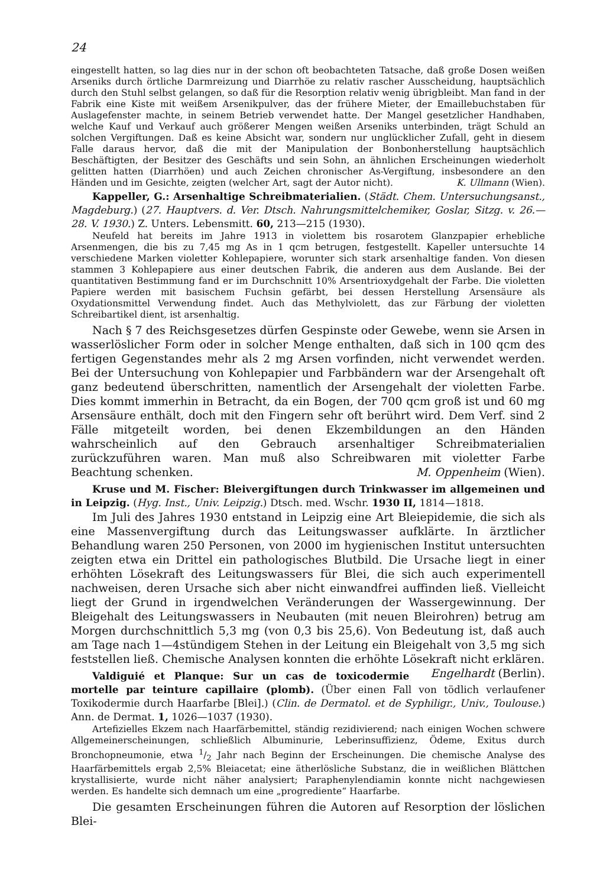24
eingestellt hatten, so lag dies nur in der schon oft beobachteten Tatsache, daß große Dosen weißen Arseniks durch örtliche Darmreizung und Diarrhöe zu relativ rascher Ausscheidung, hauptsächlich durch den Stuhl selbst gelangen, so daß für die Resorption relativ wenig übrigbleibt. Man fand in der Fabrik eine Kiste mit weißem Arsenikpulver, das der frühere Mieter, der Emaillebuchstaben für Auslagefenster machte, in seinem Betrieb verwendet hatte. Der Mangel gesetzlicher Handhaben, welche Kauf und Verkauf auch größerer Mengen weißen Arseniks unterbinden, trägt Schuld an solchen Vergiftungen. Daß es keine Absicht war, sondern nur unglücklicher Zufall, geht in diesem Falle daraus hervor, daß die mit der Manipulation der Bonbonherstellung hauptsächlich Beschäftigten, der Besitzer des Geschäfts und sein Sohn, an ähnlichen Erscheinungen wiederholt gelitten hatten (Diarrhöen) und auch Zeichen chronischer As-Vergiftung, insbesondere an den Händen und im Gesichte, zeigten (welcher Art, sagt der Autor nicht). K. Ullmann (Wien).
Kappeller, G.: Arsenhaltige Schreibmaterialien. (Städt. Chem. Untersuchungsanst., Magdeburg.) (27. Hauptvers. d. Ver. Dtsch. Nahrungsmittelchemiker, Goslar, Sitzg. v. 26.—28. V. 1930.) Z. Unters. Lebensmitt. 60, 213—215 (1930).
Neufeld hat bereits im Jahre 1913 in violettem bis rosarotem Glanzpapier erhebliche Arsenmengen, die bis zu 7,45 mg As in 1 qcm betrugen, festgestellt. Kapeller untersuchte 14 verschiedene Marken violetter Kohlepapiere, worunter sich stark arsenhaltige fanden. Von diesen stammen 3 Kohlepapiere aus einer deutschen Fabrik, die anderen aus dem Auslande. Bei der quantitativen Bestimmung fand er im Durchschnitt 10% Arsentrioxydgehalt der Farbe. Die violetten Papiere werden mit basischem Fuchsin gefärbt, bei dessen Herstellung Arsensäure als Oxydationsmittel Verwendung findet. Auch das Methylviolett, das zur Färbung der violetten Schreibartikel dient, ist arsenhaltig.
Nach § 7 des Reichsgesetzes dürfen Gespinste oder Gewebe, wenn sie Arsen in wasserlöslicher Form oder in solcher Menge enthalten, daß sich in 100 qcm des fertigen Gegenstandes mehr als 2 mg Arsen vorfinden, nicht verwendet werden. Bei der Untersuchung von Kohlepapier und Farbbändern war der Arsengehalt oft ganz bedeutend überschritten, namentlich der Arsengehalt der violetten Farbe. Dies kommt immerhin in Betracht, da ein Bogen, der 700 qcm groß ist und 60 mg Arsensäure enthält, doch mit den Fingern sehr oft berührt wird. Dem Verf. sind 2 Fälle mitgeteilt worden, bei denen Ekzembildungen an den Händen wahrscheinlich auf den Gebrauch arsenhaltiger Schreibmaterialien zurückzuführen waren. Man muß also Schreibwaren mit violetter Farbe Beachtung schenken. M. Oppenheim (Wien).
Kruse und M. Fischer: Bleivergiftungen durch Trinkwasser im allgemeinen und in Leipzig. (Hyg. Inst., Univ. Leipzig.) Dtsch. med. Wschr. 1930 II, 1814—1818.
Im Juli des Jahres 1930 entstand in Leipzig eine Art Bleiepidemie, die sich als eine Massenvergiftung durch das Leitungswasser aufklärte. In ärztlicher Behandlung waren 250 Personen, von 2000 im hygienischen Institut untersuchten zeigten etwa ein Drittel ein pathologisches Blutbild. Die Ursache liegt in einer erhöhten Lösekraft des Leitungswassers für Blei, die sich auch experimentell nachweisen, deren Ursache sich aber nicht einwandfrei auffinden ließ. Vielleicht liegt der Grund in irgendwelchen Veränderungen der Wassergewinnung. Der Bleigehalt des Leitungswassers in Neubauten (mit neuen Bleirohren) betrug am Morgen durchschnittlich 5,3 mg (von 0,3 bis 25,6). Von Bedeutung ist, daß auch am Tage nach 1—4stündigem Stehen in der Leitung ein Bleigehalt von 3,5 mg sich feststellen ließ. Chemische Analysen konnten die erhöhte Lösekraft nicht erklären. Engelhardt (Berlin).
Valdiguié et Planque: Sur un cas de toxicodermie mortelle par teinture capillaire (plomb). (Über einen Fall von tödlich verlaufener Toxikodermie durch Haarfarbe [Blei].) (Clin. de Dermatol. et de Syphiligr., Univ., Toulouse.) Ann. de Dermat. 1, 1026—1037 (1930).
Artefizielles Ekzem nach Haarfärbemittel, ständig rezidivierend; nach einigen Wochen schwere Allgemeinerscheinungen, schließlich Albuminurie, Leberinsuffizienz, Ödeme, Exitus durch Bronchopneumonie, etwa 1/2 Jahr nach Beginn der Erscheinungen. Die chemische Analyse des Haarfärbemittels ergab 2,5% Bleiacetat; eine ätherlösliche Substanz, die in weißlichen Blättchen krystallisierte, wurde nicht näher analysiert; Paraphenylendiamin konnte nicht nachgewiesen werden. Es handelte sich demnach um eine „progrediente“ Haarfarbe.
Die gesamten Erscheinungen führen die Autoren auf Resorption der löslichen Blei-